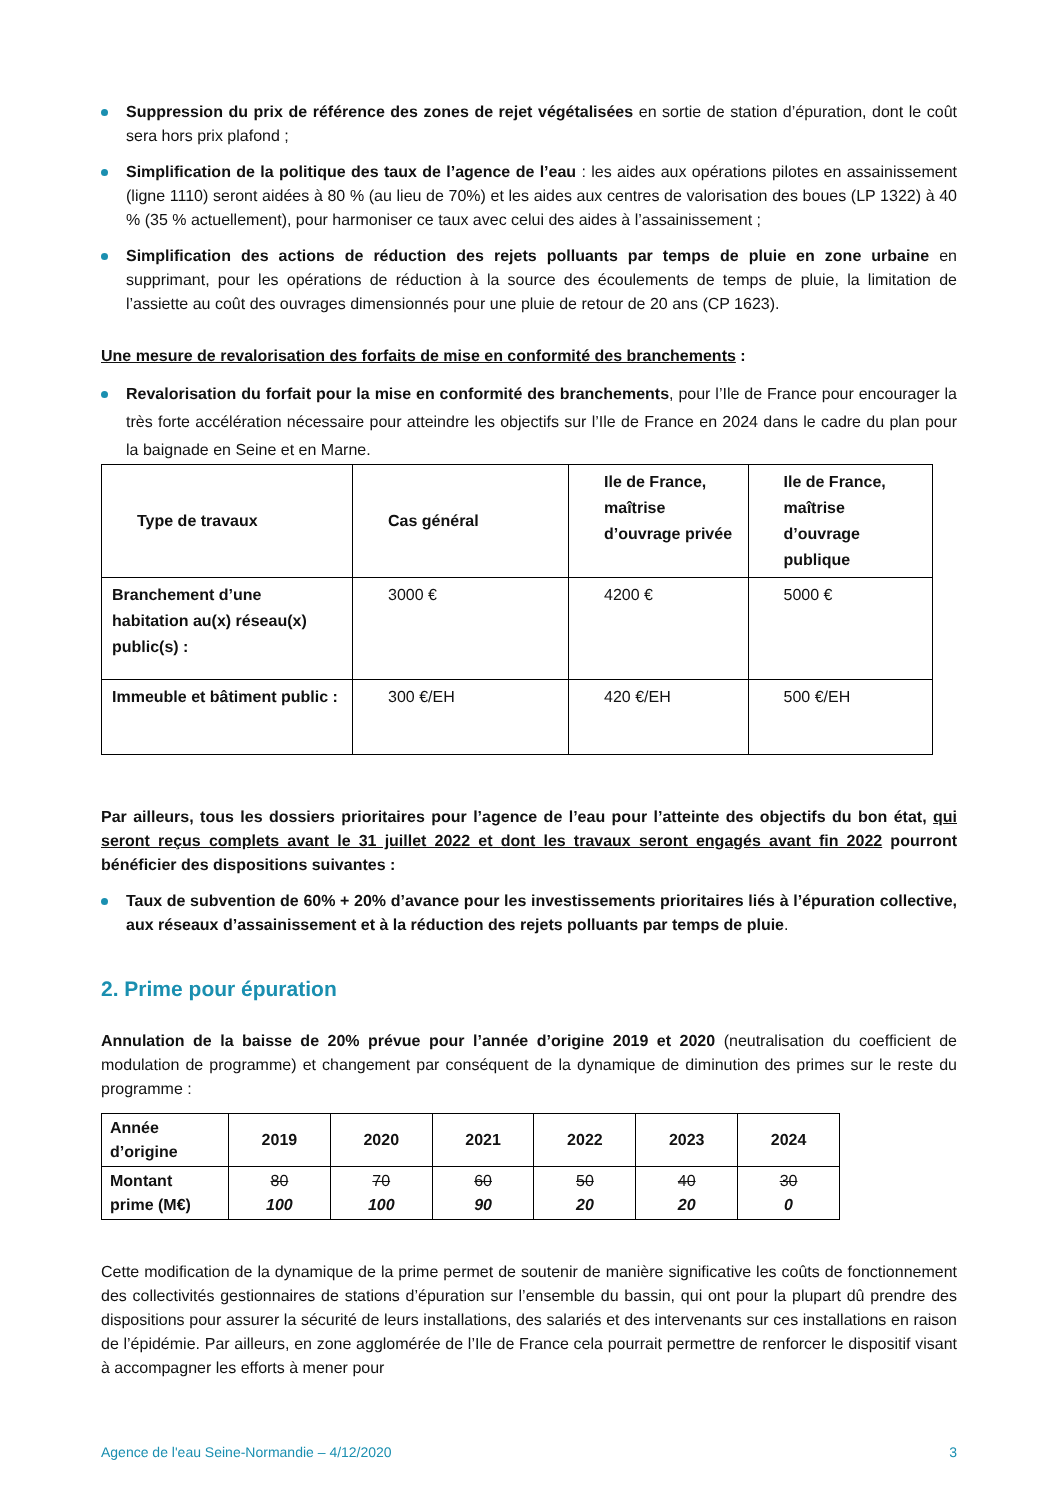Suppression du prix de référence des zones de rejet végétalisées en sortie de station d’épuration, dont le coût sera hors prix plafond ;
Simplification de la politique des taux de l’agence de l’eau : les aides aux opérations pilotes en assainissement (ligne 1110) seront aidées à 80 % (au lieu de 70%) et les aides aux centres de valorisation des boues (LP 1322) à 40 % (35 % actuellement), pour harmoniser ce taux avec celui des aides à l’assainissement ;
Simplification des actions de réduction des rejets polluants par temps de pluie en zone urbaine en supprimant, pour les opérations de réduction à la source des écoulements de temps de pluie, la limitation de l’assiette au coût des ouvrages dimensionnés pour une pluie de retour de 20 ans (CP 1623).
Une mesure de revalorisation des forfaits de mise en conformité des branchements :
Revalorisation du forfait pour la mise en conformité des branchements, pour l’Ile de France pour encourager la très forte accélération nécessaire pour atteindre les objectifs sur l’Ile de France en 2024 dans le cadre du plan pour la baignade en Seine et en Marne.
| Type de travaux | Cas général | Ile de France, maîtrise d’ouvrage privée | Ile de France, maîtrise d’ouvrage publique |
| --- | --- | --- | --- |
| Branchement d’une habitation au(x) réseau(x) public(s) : | 3000 € | 4200 € | 5000 € |
| Immeuble et bâtiment public : | 300 €/EH | 420 €/EH | 500 €/EH |
Par ailleurs, tous les dossiers prioritaires pour l’agence de l’eau pour l’atteinte des objectifs du bon état, qui seront reçus complets avant le 31 juillet 2022 et dont les travaux seront engagés avant fin 2022 pourront bénéficier des dispositions suivantes :
Taux de subvention de 60% + 20% d’avance pour les investissements prioritaires liés à l’épuration collective, aux réseaux d’assainissement et à la réduction des rejets polluants par temps de pluie.
2. Prime pour épuration
Annulation de la baisse de 20% prévue pour l’année d’origine 2019 et 2020 (neutralisation du coefficient de modulation de programme) et changement par conséquent de la dynamique de diminution des primes sur le reste du programme :
| Année d’origine | 2019 | 2020 | 2021 | 2022 | 2023 | 2024 |
| --- | --- | --- | --- | --- | --- | --- |
| Montant prime (M€) | 80 100 | 70 100 | 60 90 | 50 20 | 40 20 | 30 0 |
Cette modification de la dynamique de la prime permet de soutenir de manière significative les coûts de fonctionnement des collectivités gestionnaires de stations d’épuration sur l’ensemble du bassin, qui ont pour la plupart dû prendre des dispositions pour assurer la sécurité de leurs installations, des salariés et des intervenants sur ces installations en raison de l’épidémie. Par ailleurs, en zone agglomérée de l’Ile de France cela pourrait permettre de renforcer le dispositif visant à accompagner les efforts à mener pour
Agence de l'eau Seine-Normandie – 4/12/2020 3